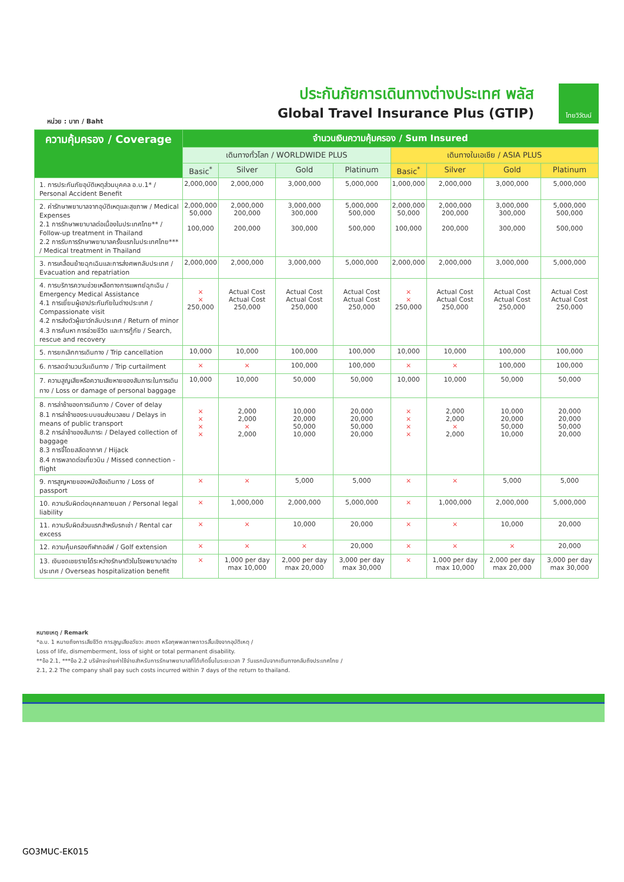หน่วย : บาท / Baht
ประกันภัยการเดินทางต่างประเทศ พลัส
Global Travel Insurance Plus (GTIP)
ไทยวิวัฒน์
| ความคุ้มครอง / Coverage | จำนวนเงินความคุ้มครอง / Sum Insured | | | | | | | |
| --- | --- | --- | --- | --- | --- | --- | --- | --- |
| | เดินทางทั่วโลก / WORLDWIDE PLUS | | | | เดินทางในเอเชีย / ASIA PLUS | | | |
| | Basic<sup>*</sup> | Silver | Gold | Platinum | Basic<sup>*</sup> | Silver | Gold | Platinum |
| 1. การประกันภัยอุบัติเหตุส่วนบุคคล อ.บ.1* / Personal Accident Benefit | 2,000,000 | 2,000,000 | 3,000,000 | 5,000,000 | 1,000,000 | 2,000,000 | 3,000,000 | 5,000,000 |
| 2. ค่ารักษาพยาบาลจากอุบัติเหตุและสุขภาพ / Medical Expenses 2.1 การรักษาพยาบาลต่อเนื่องในประเทศไทย** / Follow-up treatment in Thailand 2.2 การรับการรักษาพยาบาลครั้งแรกในประเทศไทย*** / Medical treatment in Thailand | 2,000,000 50,000 100,000 | 2,000,000 200,000 200,000 | 3,000,000 300,000 300,000 | 5,000,000 500,000 500,000 | 2,000,000 50,000 100,000 | 2,000,000 200,000 200,000 | 3,000,000 300,000 300,000 | 5,000,000 500,000 500,000 |
| 3. การเคลื่อนย้ายฉุกเฉินและการส่งศพกลับประเทศ / Evacuation and repatriation | 2,000,000 | 2,000,000 | 3,000,000 | 5,000,000 | 2,000,000 | 2,000,000 | 3,000,000 | 5,000,000 |
| 4. การบริการความช่วยเหลือทางการแพทย์ฉุกเฉิน / Emergency Medical Assistance 4.1 การเยี่ยมผู้เอาประกันภัยในต่างประเทศ / Compassionate visit 4.2 การส่งตัวผู้เยาว์กลับประเทศ / Return of minor 4.3 การค้นหา การช่วยชีวิต และการกู้ภัย / Search, rescue and recovery | × × 250,000 | Actual Cost Actual Cost 250,000 | Actual Cost Actual Cost 250,000 | Actual Cost Actual Cost 250,000 | × × 250,000 | Actual Cost Actual Cost 250,000 | Actual Cost Actual Cost 250,000 | Actual Cost Actual Cost 250,000 |
| 5. การยกเลิกการเดินทาง / Trip cancellation | 10,000 | 10,000 | 100,000 | 100,000 | 10,000 | 10,000 | 100,000 | 100,000 |
| 6. การลดจำนวนวันเดินทาง / Trip curtailment | × | × | 100,000 | 100,000 | × | × | 100,000 | 100,000 |
| 7. ความสูญเสียหรือความเสียหายของสัมภาระในการเดินทาง / Loss or damage of personal baggage | 10,000 | 10,000 | 50,000 | 50,000 | 10,000 | 10,000 | 50,000 | 50,000 |
| 8. การล่าช้าของการเดินทาง / Cover of delay 8.1 การล่าช้าของระบบขนส่งมวลชน / Delays in means of public transport 8.2 การล่าช้าของสัมภาระ / Delayed collection of baggage 8.3 การจี้โดยสลัดอากาศ / Hijack 8.4 การพลาดต่อเที่ยวบิน / Missed connection - flight | × × × × | 2,000 2,000 × 2,000 | 10,000 20,000 50,000 10,000 | 20,000 20,000 50,000 20,000 | × × × × | 2,000 2,000 × 2,000 | 10,000 20,000 50,000 10,000 | 20,000 20,000 50,000 20,000 |
| 9. การสูญหายของหนังสือเดินทาง / Loss of passport | × | × | 5,000 | 5,000 | × | × | 5,000 | 5,000 |
| 10. ความรับผิดต่อบุคคลภายนอก / Personal legal liability | × | 1,000,000 | 2,000,000 | 5,000,000 | × | 1,000,000 | 2,000,000 | 5,000,000 |
| 11. ความรับผิดส่วนแรกสำหรับรถเช่า / Rental car excess | × | × | 10,000 | 20,000 | × | × | 10,000 | 20,000 |
| 12. ความคุ้มครองกีฬากอล์ฟ / Golf extension | × | × | × | 20,000 | × | × | × | 20,000 |
| 13. เงินชดเชยรายได้ระหว่างรักษาตัวในโรงพยาบาลต่างประเทศ / Overseas hospitalization benefit | × | 1,000 per day max 10,000 | 2,000 per day max 20,000 | 3,000 per day max 30,000 | × | 1,000 per day max 10,000 | 2,000 per day max 20,000 | 3,000 per day max 30,000 |
หมายเหตุ / Remark
*อ.บ. 1 หมายถึงการเสียชีวิต การสูญเสียอวัยวะ สายตา หรือทุพพลภาพถาวรสิ้นเชิงจากอุบัติเหตุ /
Loss of life, dismemberment, loss of sight or total permanent disability.
**ข้อ 2.1, ***ข้อ 2.2 บริษัทจะจ่ายค่าใช้จ่ายสำหรับการรักษาพยาบาลที่ได้เกิดขึ้นในระยะเวลา 7 วันแรกนับจากเดินทางกลับถึงประเทศไทย /
2.1, 2.2 The company shall pay such costs incurred within 7 days of the return to thailand.
GO3MUC-EK015